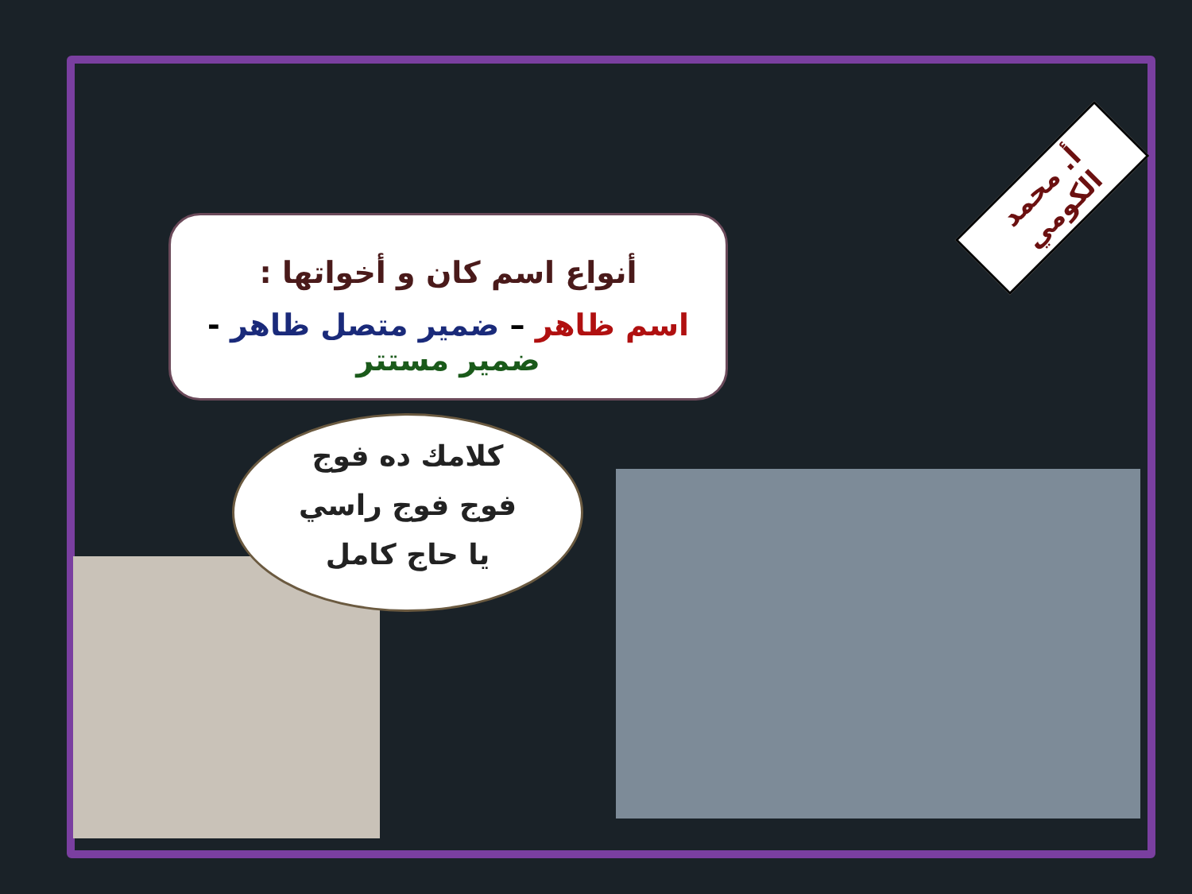أنواع اسم كان و أخواتها :
اسم ظاهر – ضمير متصل ظاهر - ضمير مستتر
كلامك ده فوج
فوج فوج راسي
يا حاج كامل
أ. محمد الكومي